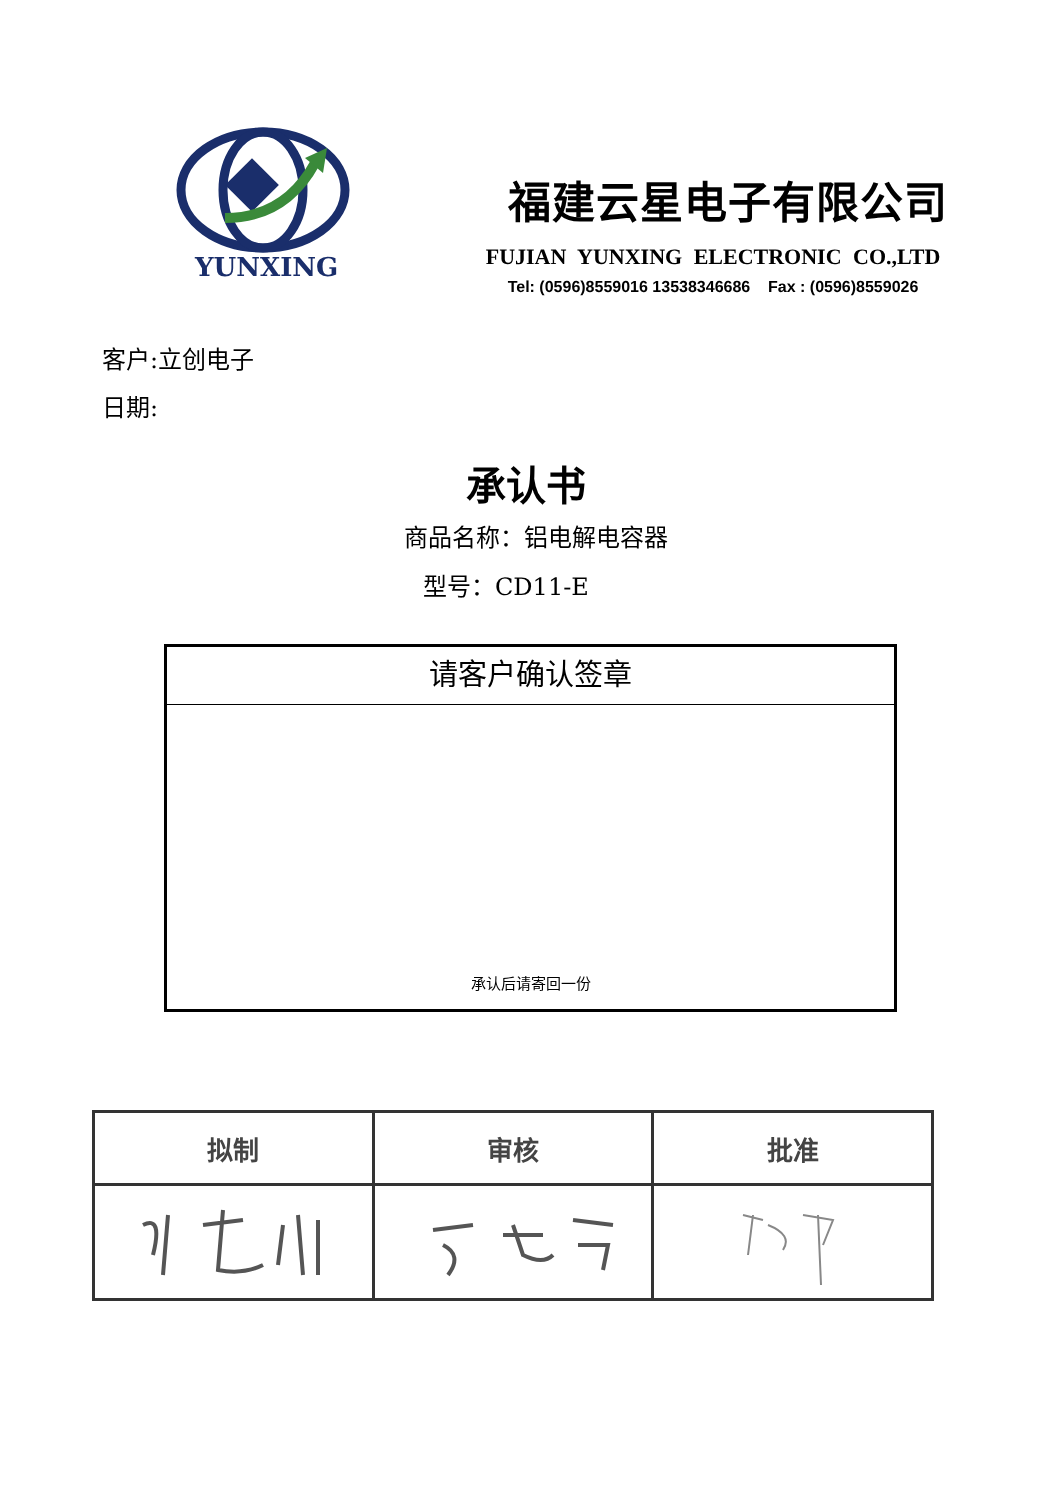YUNXING
福建云星电子有限公司
FUJIAN YUNXING ELECTRONIC CO.,LTD
Tel: (0596)8559016 13538346686 Fax : (0596)8559026
客户:立创电子
日期:
承认书
商品名称：铝电解电容器
型号：CD11-E
请客户确认签章
承认后请寄回一份
| 拟制 | 审核 | 批准 |
| --- | --- | --- |